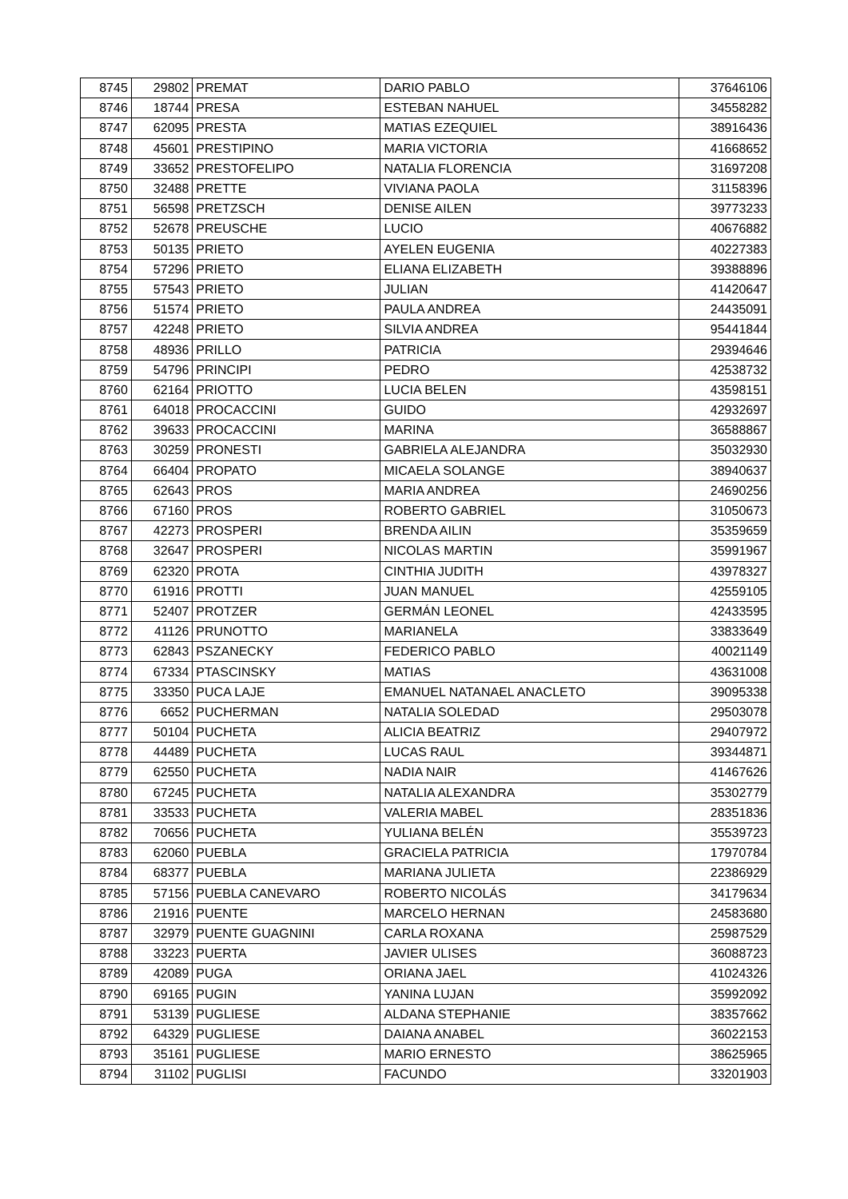| 8745 | 29802 | PREMAT | DARIO PABLO | 37646106 |
| 8746 | 18744 | PRESA | ESTEBAN NAHUEL | 34558282 |
| 8747 | 62095 | PRESTA | MATIAS EZEQUIEL | 38916436 |
| 8748 | 45601 | PRESTIPINO | MARIA VICTORIA | 41668652 |
| 8749 | 33652 | PRESTOFELIPO | NATALIA FLORENCIA | 31697208 |
| 8750 | 32488 | PRETTE | VIVIANA PAOLA | 31158396 |
| 8751 | 56598 | PRETZSCH | DENISE AILEN | 39773233 |
| 8752 | 52678 | PREUSCHE | LUCIO | 40676882 |
| 8753 | 50135 | PRIETO | AYELEN EUGENIA | 40227383 |
| 8754 | 57296 | PRIETO | ELIANA ELIZABETH | 39388896 |
| 8755 | 57543 | PRIETO | JULIAN | 41420647 |
| 8756 | 51574 | PRIETO | PAULA ANDREA | 24435091 |
| 8757 | 42248 | PRIETO | SILVIA ANDREA | 95441844 |
| 8758 | 48936 | PRILLO | PATRICIA | 29394646 |
| 8759 | 54796 | PRINCIPI | PEDRO | 42538732 |
| 8760 | 62164 | PRIOTTO | LUCIA BELEN | 43598151 |
| 8761 | 64018 | PROCACCINI | GUIDO | 42932697 |
| 8762 | 39633 | PROCACCINI | MARINA | 36588867 |
| 8763 | 30259 | PRONESTI | GABRIELA ALEJANDRA | 35032930 |
| 8764 | 66404 | PROPATO | MICAELA SOLANGE | 38940637 |
| 8765 | 62643 | PROS | MARIA ANDREA | 24690256 |
| 8766 | 67160 | PROS | ROBERTO GABRIEL | 31050673 |
| 8767 | 42273 | PROSPERI | BRENDA AILIN | 35359659 |
| 8768 | 32647 | PROSPERI | NICOLAS MARTIN | 35991967 |
| 8769 | 62320 | PROTA | CINTHIA JUDITH | 43978327 |
| 8770 | 61916 | PROTTI | JUAN MANUEL | 42559105 |
| 8771 | 52407 | PROTZER | GERMÁN LEONEL | 42433595 |
| 8772 | 41126 | PRUNOTTO | MARIANELA | 33833649 |
| 8773 | 62843 | PSZANECKY | FEDERICO PABLO | 40021149 |
| 8774 | 67334 | PTASCINSKY | MATIAS | 43631008 |
| 8775 | 33350 | PUCA LAJE | EMANUEL NATANAEL ANACLETO | 39095338 |
| 8776 | 6652 | PUCHERMAN | NATALIA SOLEDAD | 29503078 |
| 8777 | 50104 | PUCHETA | ALICIA BEATRIZ | 29407972 |
| 8778 | 44489 | PUCHETA | LUCAS RAUL | 39344871 |
| 8779 | 62550 | PUCHETA | NADIA NAIR | 41467626 |
| 8780 | 67245 | PUCHETA | NATALIA ALEXANDRA | 35302779 |
| 8781 | 33533 | PUCHETA | VALERIA MABEL | 28351836 |
| 8782 | 70656 | PUCHETA | YULIANA BELÉN | 35539723 |
| 8783 | 62060 | PUEBLA | GRACIELA PATRICIA | 17970784 |
| 8784 | 68377 | PUEBLA | MARIANA JULIETA | 22386929 |
| 8785 | 57156 | PUEBLA CANEVARO | ROBERTO NICOLÁS | 34179634 |
| 8786 | 21916 | PUENTE | MARCELO HERNAN | 24583680 |
| 8787 | 32979 | PUENTE GUAGNINI | CARLA ROXANA | 25987529 |
| 8788 | 33223 | PUERTA | JAVIER ULISES | 36088723 |
| 8789 | 42089 | PUGA | ORIANA JAEL | 41024326 |
| 8790 | 69165 | PUGIN | YANINA LUJAN | 35992092 |
| 8791 | 53139 | PUGLIESE | ALDANA STEPHANIE | 38357662 |
| 8792 | 64329 | PUGLIESE | DAIANA ANABEL | 36022153 |
| 8793 | 35161 | PUGLIESE | MARIO ERNESTO | 38625965 |
| 8794 | 31102 | PUGLISI | FACUNDO | 33201903 |